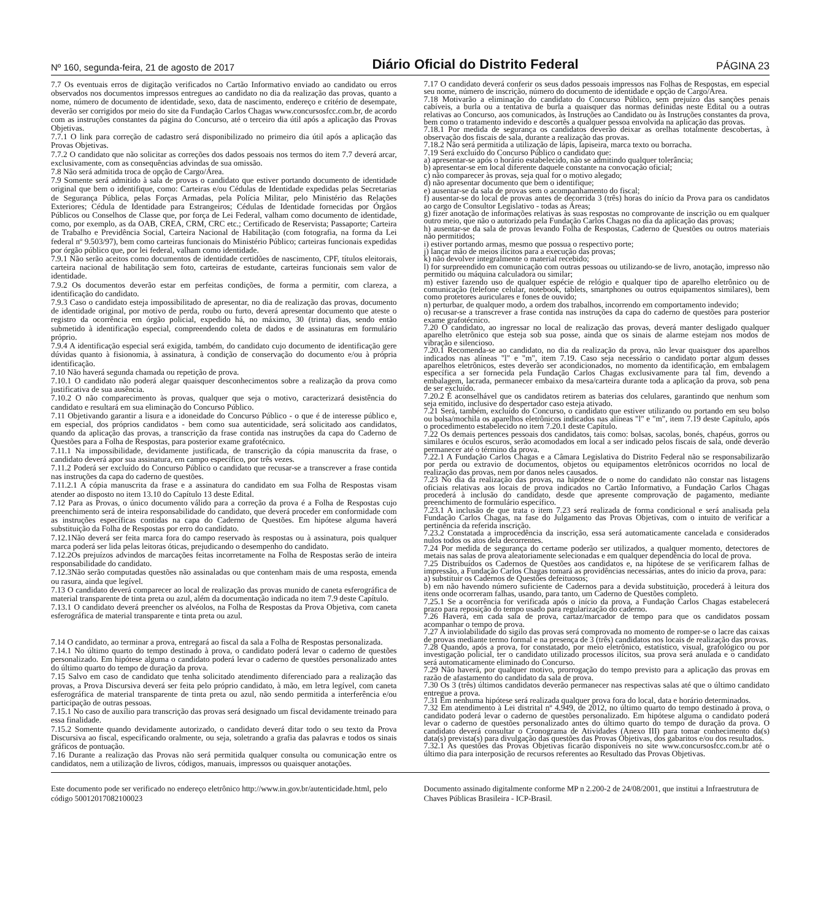Nº 160, segunda-feira, 21 de agosto de 2017 Diário Oficial do Distrito Federal PÁGINA 23
7.7 Os eventuais erros de digitação verificados no Cartão Informativo enviado ao candidato ou erros observados nos documentos impressos entregues ao candidato no dia da realização das provas, quanto a nome, número de documento de identidade, sexo, data de nascimento, endereço e critério de desempate, deverão ser corrigidos por meio do site da Fundação Carlos Chagas www.concursosfcc.com.br, de acordo com as instruções constantes da página do Concurso, até o terceiro dia útil após a aplicação das Provas Objetivas.
7.7.1 O link para correção de cadastro será disponibilizado no primeiro dia útil após a aplicação das Provas Objetivas.
7.7.2 O candidato que não solicitar as correções dos dados pessoais nos termos do item 7.7 deverá arcar, exclusivamente, com as consequências advindas de sua omissão.
7.8 Não será admitida troca de opção de Cargo/Área.
7.9 Somente será admitido à sala de provas o candidato que estiver portando documento de identidade original que bem o identifique, como: Carteiras e/ou Cédulas de Identidade expedidas pelas Secretarias de Segurança Pública, pelas Forças Armadas, pela Polícia Militar, pelo Ministério das Relações Exteriores; Cédula de Identidade para Estrangeiros; Cédulas de Identidade fornecidas por Órgãos Públicos ou Conselhos de Classe que, por força de Lei Federal, valham como documento de identidade, como, por exemplo, as da OAB, CREA, CRM, CRC etc.; Certificado de Reservista; Passaporte; Carteira de Trabalho e Previdência Social, Carteira Nacional de Habilitação (com fotografia, na forma da Lei federal nº 9.503/97), bem como carteiras funcionais do Ministério Público; carteiras funcionais expedidas por órgão público que, por lei federal, valham como identidade.
7.9.1 Não serão aceitos como documentos de identidade certidões de nascimento, CPF, títulos eleitorais, carteira nacional de habilitação sem foto, carteiras de estudante, carteiras funcionais sem valor de identidade.
7.9.2 Os documentos deverão estar em perfeitas condições, de forma a permitir, com clareza, a identificação do candidato.
7.9.3 Caso o candidato esteja impossibilitado de apresentar, no dia de realização das provas, documento de identidade original, por motivo de perda, roubo ou furto, deverá apresentar documento que ateste o registro da ocorrência em órgão policial, expedido há, no máximo, 30 (trinta) dias, sendo então submetido à identificação especial, compreendendo coleta de dados e de assinaturas em formulário próprio.
7.9.4 A identificação especial será exigida, também, do candidato cujo documento de identificação gere dúvidas quanto à fisionomia, à assinatura, à condição de conservação do documento e/ou à própria identificação.
7.10 Não haverá segunda chamada ou repetição de prova.
7.10.1 O candidato não poderá alegar quaisquer desconhecimentos sobre a realização da prova como justificativa de sua ausência.
7.10.2 O não comparecimento às provas, qualquer que seja o motivo, caracterizará desistência do candidato e resultará em sua eliminação do Concurso Público.
7.11 Objetivando garantir a lisura e a idoneidade do Concurso Público - o que é de interesse público e, em especial, dos próprios candidatos - bem como sua autenticidade, será solicitado aos candidatos, quando da aplicação das provas, a transcrição da frase contida nas instruções da capa do Caderno de Questões para a Folha de Respostas, para posterior exame grafotécnico.
7.11.1 Na impossibilidade, devidamente justificada, de transcrição da cópia manuscrita da frase, o candidato deverá apor sua assinatura, em campo específico, por três vezes.
7.11.2 Poderá ser excluído do Concurso Público o candidato que recusar-se a transcrever a frase contida nas instruções da capa do caderno de questões.
7.11.2.1 A cópia manuscrita da frase e a assinatura do candidato em sua Folha de Respostas visam atender ao disposto no item 13.10 do Capítulo 13 deste Edital.
7.12 Para as Provas, o único documento válido para a correção da prova é a Folha de Respostas cujo preenchimento será de inteira responsabilidade do candidato, que deverá proceder em conformidade com as instruções específicas contidas na capa do Caderno de Questões. Em hipótese alguma haverá substituição da Folha de Respostas por erro do candidato.
7.12.1Não deverá ser feita marca fora do campo reservado às respostas ou à assinatura, pois qualquer marca poderá ser lida pelas leitoras óticas, prejudicando o desempenho do candidato.
7.12.2Os prejuízos advindos de marcações feitas incorretamente na Folha de Respostas serão de inteira responsabilidade do candidato.
7.12.3Não serão computadas questões não assinaladas ou que contenham mais de uma resposta, emenda ou rasura, ainda que legível.
7.13 O candidato deverá comparecer ao local de realização das provas munido de caneta esferográfica de material transparente de tinta preta ou azul, além da documentação indicada no item 7.9 deste Capítulo.
7.13.1 O candidato deverá preencher os alvéolos, na Folha de Respostas da Prova Objetiva, com caneta esferográfica de material transparente e tinta preta ou azul.
7.14 O candidato, ao terminar a prova, entregará ao fiscal da sala a Folha de Respostas personalizada.
7.14.1 No último quarto do tempo destinado à prova, o candidato poderá levar o caderno de questões personalizado. Em hipótese alguma o candidato poderá levar o caderno de questões personalizado antes do último quarto do tempo de duração da prova.
7.15 Salvo em caso de candidato que tenha solicitado atendimento diferenciado para a realização das provas, a Prova Discursiva deverá ser feita pelo próprio candidato, à mão, em letra legível, com caneta esferográfica de material transparente de tinta preta ou azul, não sendo permitida a interferência e/ou participação de outras pessoas.
7.15.1 No caso de auxílio para transcrição das provas será designado um fiscal devidamente treinado para essa finalidade.
7.15.2 Somente quando devidamente autorizado, o candidato deverá ditar todo o seu texto da Prova Discursiva ao fiscal, especificando oralmente, ou seja, soletrando a grafia das palavras e todos os sinais gráficos de pontuação.
7.16 Durante a realização das Provas não será permitida qualquer consulta ou comunicação entre os candidatos, nem a utilização de livros, códigos, manuais, impressos ou quaisquer anotações.
7.17 O candidato deverá conferir os seus dados pessoais impressos nas Folhas de Respostas, em especial seu nome, número de inscrição, número do documento de identidade e opção de Cargo/Área.
7.18 Motivarão a eliminação do candidato do Concurso Público, sem prejuízo das sanções penais cabíveis, a burla ou a tentativa de burla a quaisquer das normas definidas neste Edital ou a outras relativas ao Concurso, aos comunicados, às Instruções ao Candidato ou às Instruções constantes da prova, bem como o tratamento indevido e descortês a qualquer pessoa envolvida na aplicação das provas.
7.18.1 Por medida de segurança os candidatos deverão deixar as orelhas totalmente descobertas, à observação dos fiscais de sala, durante a realização das provas.
7.18.2 Não será permitida a utilização de lápis, lapiseira, marca texto ou borracha.
7.19 Será excluído do Concurso Público o candidato que:
a) apresentar-se após o horário estabelecido, não se admitindo qualquer tolerância;
b) apresentar-se em local diferente daquele constante na convocação oficial;
c) não comparecer às provas, seja qual for o motivo alegado;
d) não apresentar documento que bem o identifique;
e) ausentar-se da sala de provas sem o acompanhamento do fiscal;
f) ausentar-se do local de provas antes de decorrida 3 (três) horas do início da Prova para os candidatos ao cargo de Consultor Legislativo - todas as Áreas;
g) fizer anotação de informações relativas às suas respostas no comprovante de inscrição ou em qualquer outro meio, que não o autorizado pela Fundação Carlos Chagas no dia da aplicação das provas;
h) ausentar-se da sala de provas levando Folha de Respostas, Caderno de Questões ou outros materiais não permitidos;
i) estiver portando armas, mesmo que possua o respectivo porte;
j) lançar mão de meios ilícitos para a execução das provas;
k) não devolver integralmente o material recebido;
l) for surpreendido em comunicação com outras pessoas ou utilizando-se de livro, anotação, impresso não permitido ou máquina calculadora ou similar;
m) estiver fazendo uso de qualquer espécie de relógio e qualquer tipo de aparelho eletrônico ou de comunicação (telefone celular, notebook, tablets, smartphones ou outros equipamentos similares), bem como protetores auriculares e fones de ouvido;
n) perturbar, de qualquer modo, a ordem dos trabalhos, incorrendo em comportamento indevido;
o) recusar-se a transcrever a frase contida nas instruções da capa do caderno de questões para posterior exame grafotécnico.
7.20 O candidato, ao ingressar no local de realização das provas, deverá manter desligado qualquer aparelho eletrônico que esteja sob sua posse, ainda que os sinais de alarme estejam nos modos de vibração e silencioso.
7.20.1 Recomenda-se ao candidato, no dia da realização da prova, não levar quaisquer dos aparelhos indicados nas alíneas "l" e "m", item 7.19. Caso seja necessário o candidato portar algum desses aparelhos eletrônicos, estes deverão ser acondicionados, no momento da identificação, em embalagem específica a ser fornecida pela Fundação Carlos Chagas exclusivamente para tal fim, devendo a embalagem, lacrada, permanecer embaixo da mesa/carteira durante toda a aplicação da prova, sob pena de ser excluído.
7.20.2 É aconselhável que os candidatos retirem as baterias dos celulares, garantindo que nenhum som seja emitido, inclusive do despertador caso esteja ativado.
7.21 Será, também, excluído do Concurso, o candidato que estiver utilizando ou portando em seu bolso ou bolsa/mochila os aparelhos eletrônicos indicados nas alíneas "l" e "m", item 7.19 deste Capítulo, após o procedimento estabelecido no item 7.20.1 deste Capítulo.
7.22 Os demais pertences pessoais dos candidatos, tais como: bolsas, sacolas, bonés, chapéus, gorros ou similares e óculos escuros, serão acomodados em local a ser indicado pelos fiscais de sala, onde deverão permanecer até o término da prova.
7.22.1 A Fundação Carlos Chagas e a Câmara Legislativa do Distrito Federal não se responsabilizarão por perda ou extravio de documentos, objetos ou equipamentos eletrônicos ocorridos no local de realização das provas, nem por danos neles causados.
7.23 No dia da realização das provas, na hipótese de o nome do candidato não constar nas listagens oficiais relativas aos locais de prova indicados no Cartão Informativo, a Fundação Carlos Chagas procederá à inclusão do candidato, desde que apresente comprovação de pagamento, mediante preenchimento de formulário específico.
7.23.1 A inclusão de que trata o item 7.23 será realizada de forma condicional e será analisada pela Fundação Carlos Chagas, na fase do Julgamento das Provas Objetivas, com o intuito de verificar a pertinência da referida inscrição.
7.23.2 Constatada a improcedência da inscrição, essa será automaticamente cancelada e considerados nulos todos os atos dela decorrentes.
7.24 Por medida de segurança do certame poderão ser utilizados, a qualquer momento, detectores de metais nas salas de prova aleatoriamente selecionadas e em qualquer dependência do local de prova.
7.25 Distribuídos os Cadernos de Questões aos candidatos e, na hipótese de se verificarem falhas de impressão, a Fundação Carlos Chagas tomará as providências necessárias, antes do início da prova, para:
a) substituir os Cadernos de Questões defeituosos;
b) em não havendo número suficiente de Cadernos para a devida substituição, procederá à leitura dos itens onde ocorreram falhas, usando, para tanto, um Caderno de Questões completo.
7.25.1 Se a ocorrência for verificada após o início da prova, a Fundação Carlos Chagas estabelecerá prazo para reposição do tempo usado para regularização do caderno.
7.26 Haverá, em cada sala de prova, cartaz/marcador de tempo para que os candidatos possam acompanhar o tempo de prova.
7.27 A inviolabilidade do sigilo das provas será comprovada no momento de romper-se o lacre das caixas de provas mediante termo formal e na presença de 3 (três) candidatos nos locais de realização das provas.
7.28 Quando, após a prova, for constatado, por meio eletrônico, estatístico, visual, grafológico ou por investigação policial, ter o candidato utilizado processos ilícitos, sua prova será anulada e o candidato será automaticamente eliminado do Concurso.
7.29 Não haverá, por qualquer motivo, prorrogação do tempo previsto para a aplicação das provas em razão de afastamento do candidato da sala de prova.
7.30 Os 3 (três) últimos candidatos deverão permanecer nas respectivas salas até que o último candidato entregue a prova.
7.31 Em nenhuma hipótese será realizada qualquer prova fora do local, data e horário determinados.
7.32 Em atendimento à Lei distrital nº 4.949, de 2012, no último quarto do tempo destinado à prova, o candidato poderá levar o caderno de questões personalizado. Em hipótese alguma o candidato poderá levar o caderno de questões personalizado antes do último quarto do tempo de duração da prova. O candidato deverá consultar o Cronograma de Atividades (Anexo III) para tomar conhecimento da(s) data(s) prevista(s) para divulgação das questões das Provas Objetivas, dos gabaritos e/ou dos resultados.
7.32.1 As questões das Provas Objetivas ficarão disponíveis no site www.concursosfcc.com.br até o último dia para interposição de recursos referentes ao Resultado das Provas Objetivas.
Este documento pode ser verificado no endereço eletrônico http://www.in.gov.br/autenticidade.html, pelo código 50012017082100023
Documento assinado digitalmente conforme MP n 2.200-2 de 24/08/2001, que institui a Infraestrutura de Chaves Públicas Brasileira - ICP-Brasil.